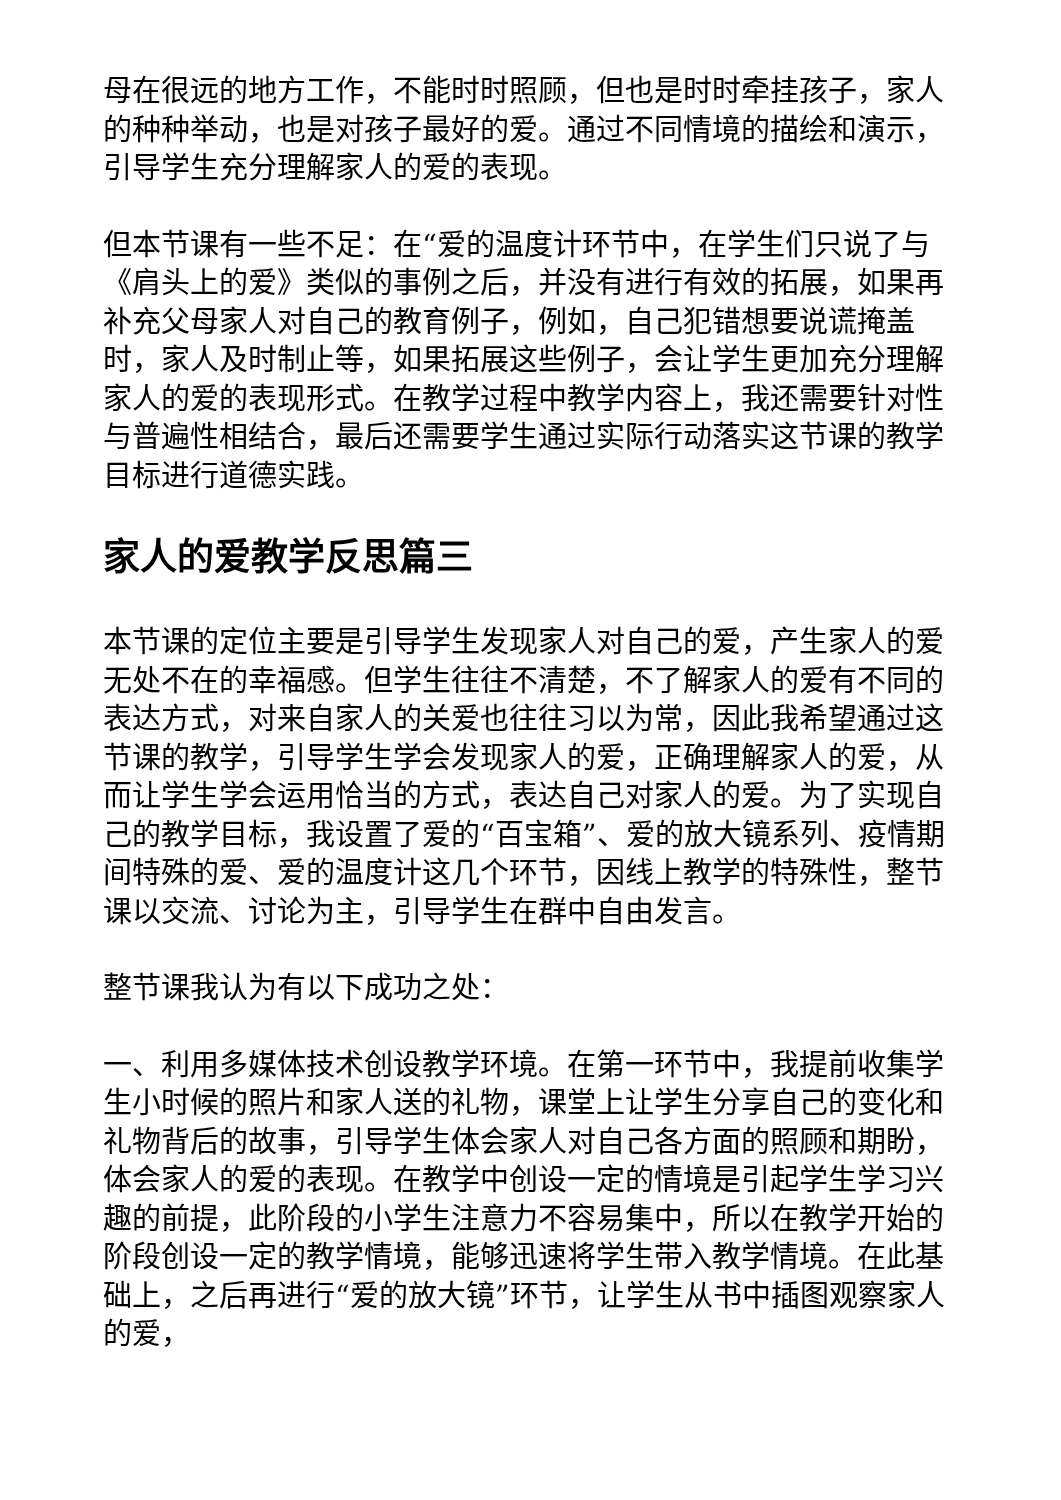母在很远的地方工作，不能时时照顾，但也是时时牵挂孩子，家人的种种举动，也是对孩子最好的爱。通过不同情境的描绘和演示，引导学生充分理解家人的爱的表现。
但本节课有一些不足：在“爱的温度计环节中，在学生们只说了与《肩头上的爱》类似的事例之后，并没有进行有效的拓展，如果再补充父母家人对自己的教育例子，例如，自己犯错想要说谎掩盖时，家人及时制止等，如果拓展这些例子，会让学生更加充分理解家人的爱的表现形式。在教学过程中教学内容上，我还需要针对性与普遍性相结合，最后还需要学生通过实际行动落实这节课的教学目标进行道德实践。
家人的爱教学反思篇三
本节课的定位主要是引导学生发现家人对自己的爱，产生家人的爱无处不在的幸福感。但学生往往不清楚，不了解家人的爱有不同的表达方式，对来自家人的关爱也往往习以为常，因此我希望通过这节课的教学，引导学生学会发现家人的爱，正确理解家人的爱，从而让学生学会运用恰当的方式，表达自己对家人的爱。为了实现自己的教学目标，我设置了爱的“百宝箱”、爱的放大镜系列、疫情期间特殊的爱、爱的温度计这几个环节，因线上教学的特殊性，整节课以交流、讨论为主，引导学生在群中自由发言。
整节课我认为有以下成功之处：
一、利用多媒体技术创设教学环境。在第一环节中，我提前收集学生小时候的照片和家人送的礼物，课堂上让学生分享自己的变化和礼物背后的故事，引导学生体会家人对自己各方面的照顾和期盼，体会家人的爱的表现。在教学中创设一定的情境是引起学生学习兴趣的前提，此阶段的小学生注意力不容易集中，所以在教学开始的阶段创设一定的教学情境，能够迅速将学生带入教学情境。在此基础上，之后再进行“爱的放大镜”环节，让学生从书中插图观察家人的爱，